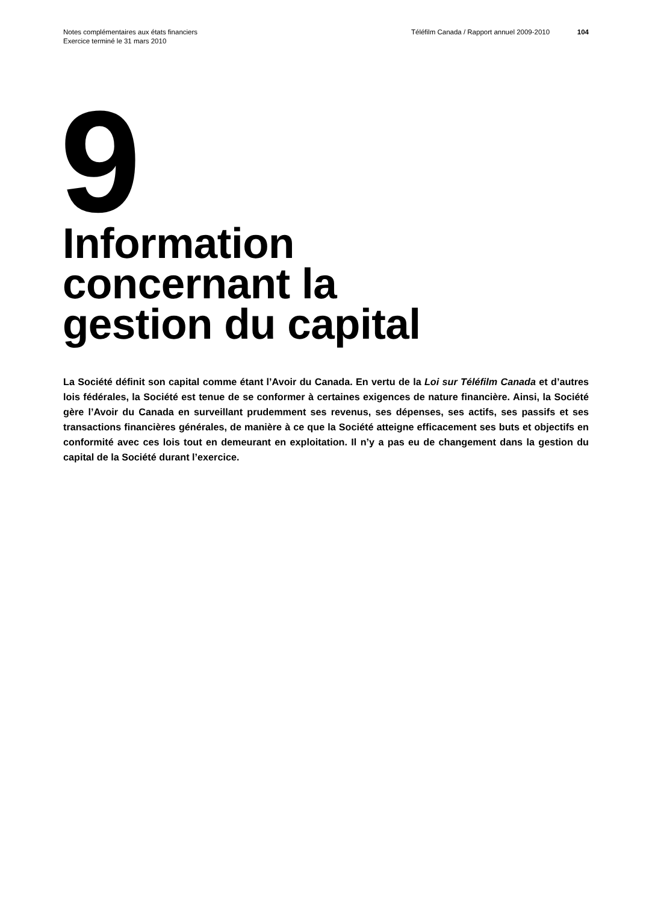Notes complémentaires aux états financiers
Exercice terminé le 31 mars 2010
Téléfilm Canada / Rapport annuel 2009-2010
104
9
Information
concernant la
gestion du capital
La Société définit son capital comme étant l’Avoir du Canada. En vertu de la Loi sur Téléfilm Canada et d’autres lois fédérales, la Société est tenue de se conformer à certaines exigences de nature financière. Ainsi, la Société gère l’Avoir du Canada en surveillant prudemment ses revenus, ses dépenses, ses actifs, ses passifs et ses transactions financières générales, de manière à ce que la Société atteigne efficacement ses buts et objectifs en conformité avec ces lois tout en demeurant en exploitation. Il n’y a pas eu de changement dans la gestion du capital de la Société durant l’exercice.